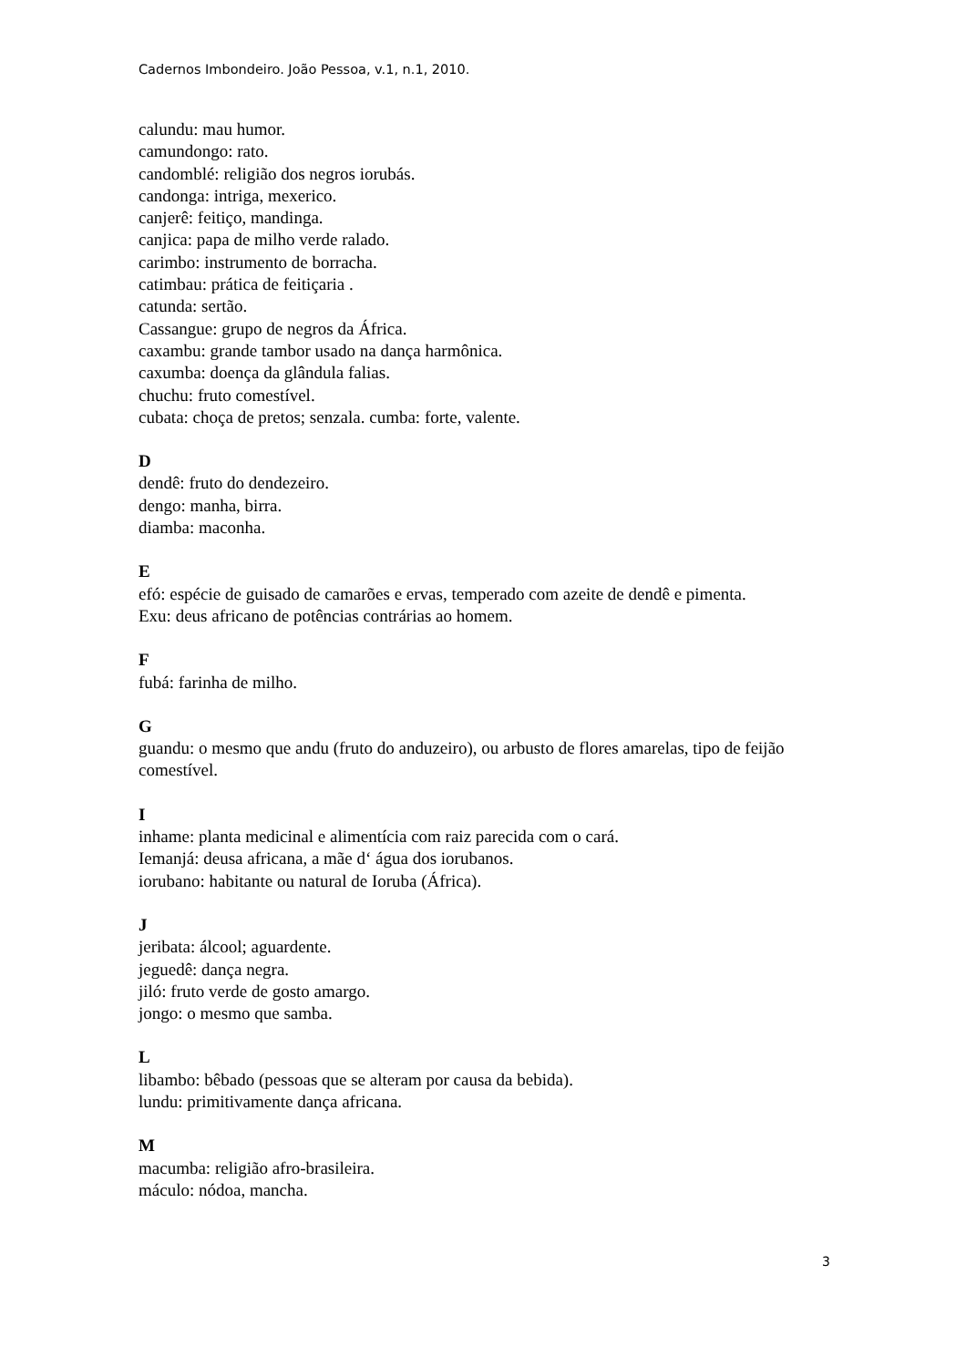Cadernos Imbondeiro. João Pessoa, v.1, n.1, 2010.
calundu: mau humor.
camundongo: rato.
candomblé: religião dos negros iorubás.
candonga: intriga, mexerico.
canjerê: feitiço, mandinga.
canjica: papa de milho verde ralado.
carimbo: instrumento de borracha.
catimbau: prática de feitiçaria .
catunda: sertão.
Cassangue: grupo de negros da África.
caxambu: grande tambor usado na dança harmônica.
caxumba: doença da glândula falias.
chuchu: fruto comestível.
cubata: choça de pretos; senzala. cumba: forte, valente.
D
dendê: fruto do dendezeiro.
dengo: manha, birra.
diamba: maconha.
E
efó: espécie de guisado de camarões e ervas, temperado com azeite de dendê e pimenta.
Exu: deus africano de potências contrárias ao homem.
F
fubá: farinha de milho.
G
guandu: o mesmo que andu (fruto do anduzeiro), ou arbusto de flores amarelas, tipo de feijão comestível.
I
inhame: planta medicinal e alimentícia com raiz parecida com o cará.
Iemanjá: deusa africana, a mãe d‘ água dos iorubanos.
iorubano: habitante ou natural de Ioruba (África).
J
jeribata: álcool; aguardente.
jeguedê: dança negra.
jiló: fruto verde de gosto amargo.
jongo: o mesmo que samba.
L
libambo: bêbado (pessoas que se alteram por causa da bebida).
lundu: primitivamente dança africana.
M
macumba: religião afro-brasileira.
máculo: nódoa, mancha.
3